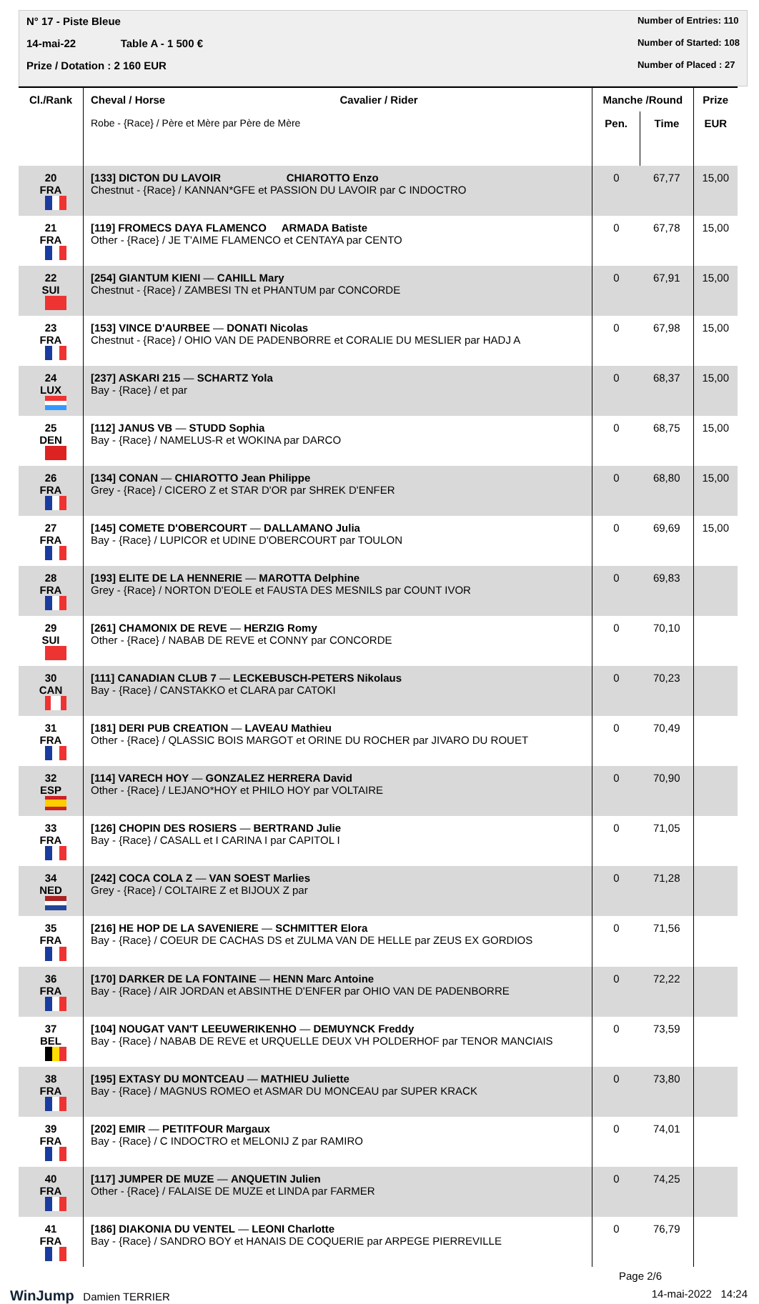N° 17 - Piste Bleue
14-mai-22 Table A - 1 500 €
Prize / Dotation : 2 160 EUR
Number of Entries: 110
Number of Started: 108
Number of Placed : 27
| Cl./Rank | Cheval / Horse | Cavalier / Rider | Manche /Round | | Prize |
| --- | --- | --- | --- | --- | --- |
| | Robe - {Race} / Père et Mère par Père de Mère | | Pen. | Time | EUR |
| 20 FRA | [133] DICTON DU LAVOIR CHIAROTTO Enzo Chestnut - {Race} / KANNAN*GFE et PASSION DU LAVOIR par C INDOCTRO | | 0 | 67,77 | 15,00 |
| 21 FRA | [119] FROMECS DAYA FLAMENCO ARMADA Batiste Other - {Race} / JE T'AIME FLAMENCO et CENTAYA par CENTO | | 0 | 67,78 | 15,00 |
| 22 SUI | [254] GIANTUM KIENI — CAHILL Mary Chestnut - {Race} / ZAMBESI TN et PHANTUM par CONCORDE | | 0 | 67,91 | 15,00 |
| 23 FRA | [153] VINCE D'AURBEE — DONATI Nicolas Chestnut - {Race} / OHIO VAN DE PADENBORRE et CORALIE DU MESLIER par HADJ A | | 0 | 67,98 | 15,00 |
| 24 LUX | [237] ASKARI 215 — SCHARTZ Yola Bay - {Race} / et par | | 0 | 68,37 | 15,00 |
| 25 DEN | [112] JANUS VB — STUDD Sophia Bay - {Race} / NAMELUS-R et WOKINA par DARCO | | 0 | 68,75 | 15,00 |
| 26 FRA | [134] CONAN — CHIAROTTO Jean Philippe Grey - {Race} / CICERO Z et STAR D'OR par SHREK D'ENFER | | 0 | 68,80 | 15,00 |
| 27 FRA | [145] COMETE D'OBERCOURT — DALLAMANO Julia Bay - {Race} / LUPICOR et UDINE D'OBERCOURT par TOULON | | 0 | 69,69 | 15,00 |
| 28 FRA | [193] ELITE DE LA HENNERIE — MAROTTA Delphine Grey - {Race} / NORTON D'EOLE et FAUSTA DES MESNILS par COUNT IVOR | | 0 | 69,83 | |
| 29 SUI | [261] CHAMONIX DE REVE — HERZIG Romy Other - {Race} / NABAB DE REVE et CONNY par CONCORDE | | 0 | 70,10 | |
| 30 CAN | [111] CANADIAN CLUB 7 — LECKEBUSCH-PETERS Nikolaus Bay - {Race} / CANSTAKKO et CLARA par CATOKI | | 0 | 70,23 | |
| 31 FRA | [181] DERI PUB CREATION — LAVEAU Mathieu Other - {Race} / QLASSIC BOIS MARGOT et ORINE DU ROCHER par JIVARO DU ROUET | | 0 | 70,49 | |
| 32 ESP | [114] VARECH HOY — GONZALEZ HERRERA David Other - {Race} / LEJANO*HOY et PHILO HOY par VOLTAIRE | | 0 | 70,90 | |
| 33 FRA | [126] CHOPIN DES ROSIERS — BERTRAND Julie Bay - {Race} / CASALL et I CARINA I par CAPITOL I | | 0 | 71,05 | |
| 34 NED | [242] COCA COLA Z — VAN SOEST Marlies Grey - {Race} / COLTAIRE Z et BIJOUX Z par | | 0 | 71,28 | |
| 35 FRA | [216] HE HOP DE LA SAVENIERE — SCHMITTER Elora Bay - {Race} / COEUR DE CACHAS DS et ZULMA VAN DE HELLE par ZEUS EX GORDIOS | | 0 | 71,56 | |
| 36 FRA | [170] DARKER DE LA FONTAINE — HENN Marc Antoine Bay - {Race} / AIR JORDAN et ABSINTHE D'ENFER par OHIO VAN DE PADENBORRE | | 0 | 72,22 | |
| 37 BEL | [104] NOUGAT VAN'T LEEUWERIKENHO — DEMUYNCK Freddy Bay - {Race} / NABAB DE REVE et URQUELLE DEUX VH POLDERHOF par TENOR MANCIAIS | | 0 | 73,59 | |
| 38 FRA | [195] EXTASY DU MONTCEAU — MATHIEU Juliette Bay - {Race} / MAGNUS ROMEO et ASMAR DU MONCEAU par SUPER KRACK | | 0 | 73,80 | |
| 39 FRA | [202] EMIR — PETITFOUR Margaux Bay - {Race} / C INDOCTRO et MELONIJ Z par RAMIRO | | 0 | 74,01 | |
| 40 FRA | [117] JUMPER DE MUZE — ANQUETIN Julien Other - {Race} / FALAISE DE MUZE et LINDA par FARMER | | 0 | 74,25 | |
| 41 FRA | [186] DIAKONIA DU VENTEL — LEONI Charlotte Bay - {Race} / SANDRO BOY et HANAIS DE COQUERIE par ARPEGE PIERREVILLE | | 0 | 76,79 | |
Page 2/6
WinJump Damien TERRIER 14-mai-2022 14:24